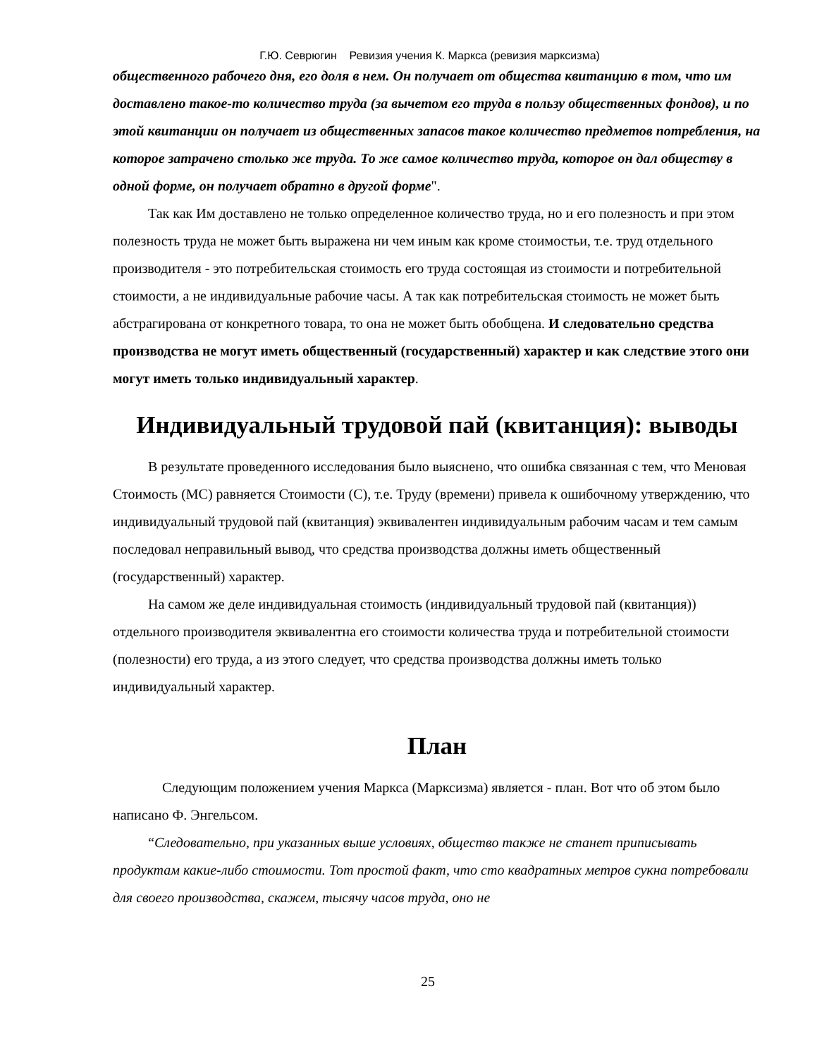Г.Ю. Севрюгин Ревизия учения К. Маркса (ревизия марксизма)
общественного рабочего дня, его доля в нем. Он получает от общества квитанцию в том, что им доставлено такое-то количество труда (за вычетом его труда в пользу общественных фондов), и по этой квитанции он получает из общественных запасов такое количество предметов потребления, на которое затрачено столько же труда. То же самое количество труда, которое он дал обществу в одной форме, он получает обратно в другой форме".
Так как Им доставлено не только определенное количество труда, но и его полезность и при этом полезность труда не может быть выражена ни чем иным как кроме стоимостьи, т.е. труд отдельного производителя - это потребительская стоимость его труда состоящая из стоимости и потребительной стоимости, а не индивидуальные рабочие часы. А так как потребительская стоимость не может быть абстрагирована от конкретного товара, то она не может быть обобщена. И следовательно средства производства не могут иметь общественный (государственный) характер и как следствие этого они могут иметь только индивидуальный характер.
Индивидуальный трудовой пай (квитанция): выводы
В результате проведенного исследования было выяснено, что ошибка связанная с тем, что Меновая Стоимость (МС) равняется Стоимости (С), т.е. Труду (времени) привела к ошибочному утверждению, что индивидуальный трудовой пай (квитанция) эквивалентен индивидуальным рабочим часам и тем самым последовал неправильный вывод, что средства производства должны иметь общественный (государственный) характер.
На самом же деле индивидуальная стоимость (индивидуальный трудовой пай (квитанция)) отдельного производителя эквивалентна его стоимости количества труда и потребительной стоимости (полезности) его труда, а из этого следует, что средства производства должны иметь только индивидуальный характер.
План
Следующим положением учения Маркса (Марксизма) является - план. Вот что об этом было написано Ф. Энгельсом.
“Следовательно, при указанных выше условиях, общество также не станет приписывать продуктам какие-либо стоимости. Тот простой факт, что сто квадратных метров сукна потребовали для своего производства, скажем, тысячу часов труда, оно не
25